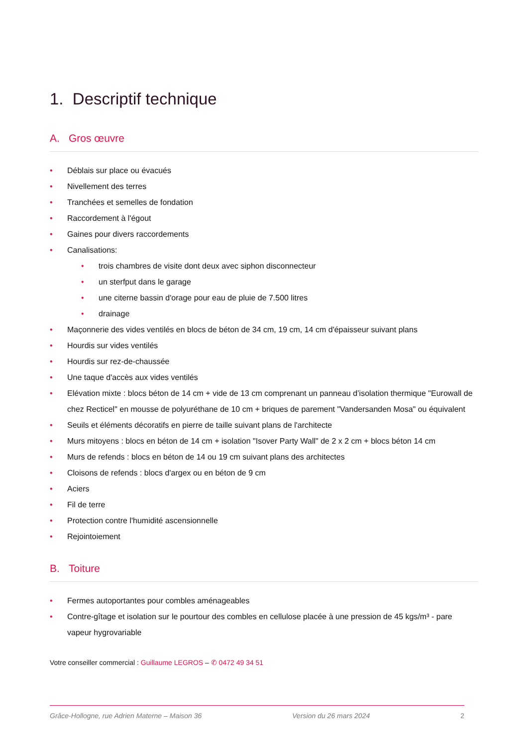1. Descriptif technique
A. Gros œuvre
• Déblais sur place ou évacués
• Nivellement des terres
• Tranchées et semelles de fondation
• Raccordement à l'égout
• Gaines pour divers raccordements
• Canalisations:
• trois chambres de visite dont deux avec siphon disconnecteur
• un sterfput dans le garage
• une citerne bassin d'orage pour eau de pluie de 7.500 litres
• drainage
• Maçonnerie des vides ventilés en blocs de béton de 34 cm, 19 cm, 14 cm d'épaisseur suivant plans
• Hourdis sur vides ventilés
• Hourdis sur rez-de-chaussée
• Une taque d'accès aux vides ventilés
• Elévation mixte : blocs béton de 14 cm + vide de 13 cm comprenant un panneau d’isolation thermique "Eurowall de chez Recticel" en mousse de polyuréthane de 10 cm + briques de parement "Vandersanden Mosa" ou équivalent
• Seuils et éléments décoratifs en pierre de taille suivant plans de l'architecte
• Murs mitoyens : blocs en béton de 14 cm + isolation "Isover Party Wall" de 2 x 2 cm + blocs béton 14 cm
• Murs de refends : blocs en béton de 14 ou 19 cm suivant plans des architectes
• Cloisons de refends : blocs d'argex ou en béton de 9 cm
• Aciers
• Fil de terre
• Protection contre l'humidité ascensionnelle
• Rejointoiement
B. Toiture
• Fermes autoportantes pour combles aménageables
• Contre-gîtage et isolation sur le pourtour des combles en cellulose placée à une pression de 45 kgs/m³ - pare vapeur hygrovariable
Votre conseiller commercial : Guillaume LEGROS – ✆ 0472 49 34 51
Grâce-Hollogne, rue Adrien Materne – Maison 36 Version du 26 mars 2024 2